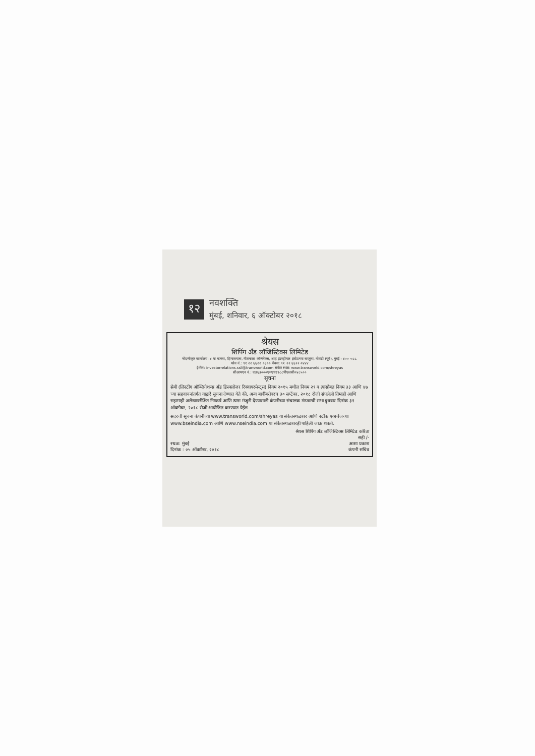१२
नवशक्ति
मुंबई, शनिवार, ६ ऑक्टोबर २०१८
श्रेयस
शिपिंग अँड लॉजिस्टिक्स लिमिटेड
नोंदणीकृत कार्यालय: ४ था मजला, हिमालयास, गीतमाला कॉम्प्लेक्स, शाह इंडस्ट्रीयल इस्टेटच्या बाजूला, गोवंडी (पूर्व), मुंबई - ४०० ०८८.
फोन नं.: ९१ २२ ६६२२ ०३०० फॅक्स: ९१ २२ ६६२२ ०४४४
ई-मेल: investorrelations.ssll@transworld.com संकेत स्थळ: www.transworld.com/shreyas
सीआयएन नं.: एल६३०००एमएच१९८८पीएलसी०४८५००
सूचना
सेबी (लिस्टींग ऑब्लिगेशन्स अँड डिस्क्लोजर रिक्वायरमेन्ट्स) नियम २०१५ मधील नियम २९ व त्यासोबत नियम ३३ आणि ४७ च्या सहवाचनांतर्गत याद्वारे सूचना देण्यात येते की, अन्य बाबींबरोबरच ३० सप्टेंबर, २०१८ रोजी संपलेली तिमाही आणि सहामाही अलेखापरीक्षित निष्कर्ष आणि त्यास मंजुरी देण्यासाठी कंपनीच्या संचालक मंडळाची सभा बुधवार दिनांक ३१ ऑक्टोबर, २०१८ रोजी आयोजित करण्यात येईल.
सदरची सूचना कंपनीच्या www.transworld.com/shreyas या संकेतस्थळावर आणि स्टॉक एक्स्चेंजच्या www.bseindia.com आणि www.nseindia.com या संकेतस्थळावरही पाहिली जाऊ शकते.
श्रेयस शिपिंग अँड लॉजिस्टिक्स लिमिटेड करिता
सही /-
स्थळ: मुंबई
दिनांक : ०५ ऑक्टोबर, २०१८
आशा प्रकाश
कंपनी सचिव